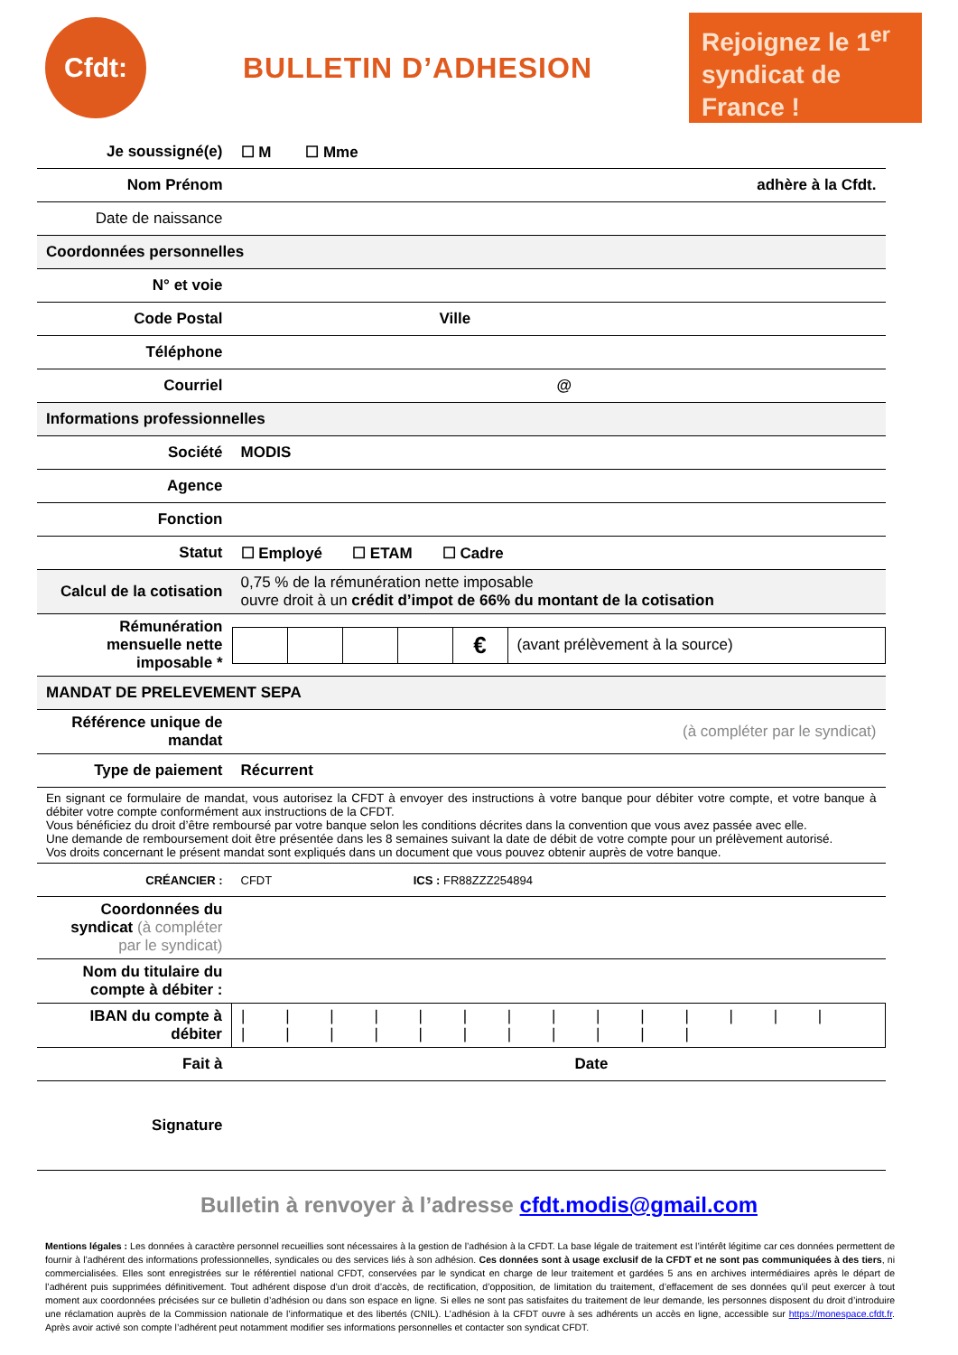Cfdt:
BULLETIN D’ADHESION
Rejoignez le 1<sup>er</sup> syndicat de France !
| Je soussigné(e) | ☐ M ☐ Mme | |
| Nom Prénom | adhère à la Cfdt. | |
| Date de naissance | | |
| Coordonnées personnelles | | |
| N° et voie | | |
| Code Postal | Ville | |
| Téléphone | | |
| Courriel | @ | |
| Informations professionnelles | | |
| Société | MODIS | |
| Agence | | |
| Fonction | | |
| Statut | ☐ Employé ☐ ETAM ☐ Cadre | |
| Calcul de la cotisation | 0,75 % de la rémunération nette imposable ouvre droit à un crédit d’impot de 66% du montant de la cotisation | |
| Rémunération mensuelle nette imposable * | / / / / / € / (avant prélèvement à la source) / | |
| MANDAT DE PRELEVEMENT SEPA | | |
| Référence unique de mandat | (à compléter par le syndicat) | |
| Type de paiement | Récurrent | |
| En signant ce formulaire de mandat, vous autorisez la CFDT à envoyer des instructions à votre banque pour débiter votre compte, et votre banque à débiter votre compte conformément aux instructions de la CFDT. Vous bénéficiez du droit d’être remboursé par votre banque selon les conditions décrites dans la convention que vous avez passée avec elle. Une demande de remboursement doit être présentée dans les 8 semaines suivant la date de débit de votre compte pour un prélèvement autorisé. Vos droits concernant le présent mandat sont expliqués dans un document que vous pouvez obtenir auprès de votre banque. | | |
| CRÉANCIER : | CFDT | ICS : FR88ZZZ254894 |
| Coordonnées du syndicat (à compléter par le syndicat) | | |
| Nom du titulaire du compte à débiter : | | |
| IBAN du compte à débiter | / / / / / / / / / / / / / / / / / / / / / / / / / | |
| Fait à | Date | |
| Signature | | |
Bulletin à renvoyer à l’adresse cfdt.modis@gmail.com
Mentions légales : Les données à caractère personnel recueillies sont nécessaires à la gestion de l’adhésion à la CFDT. La base légale de traitement est l’intérêt légitime car ces données permettent de fournir à l’adhérent des informations professionnelles, syndicales ou des services liés à son adhésion. Ces données sont à usage exclusif de la CFDT et ne sont pas communiquées à des tiers, ni commercialisées. Elles sont enregistrées sur le référentiel national CFDT, conservées par le syndicat en charge de leur traitement et gardées 5 ans en archives intermédiaires après le départ de l’adhérent puis supprimées définitivement. Tout adhérent dispose d’un droit d’accès, de rectification, d’opposition, de limitation du traitement, d’effacement de ses données qu’il peut exercer à tout moment aux coordonnées précisées sur ce bulletin d’adhésion ou dans son espace en ligne. Si elles ne sont pas satisfaites du traitement de leur demande, les personnes disposent du droit d’introduire une réclamation auprès de la Commission nationale de l’informatique et des libertés (CNIL). L’adhésion à la CFDT ouvre à ses adhérents un accès en ligne, accessible sur https://monespace.cfdt.fr. Après avoir activé son compte l’adhérent peut notamment modifier ses informations personnelles et contacter son syndicat CFDT.